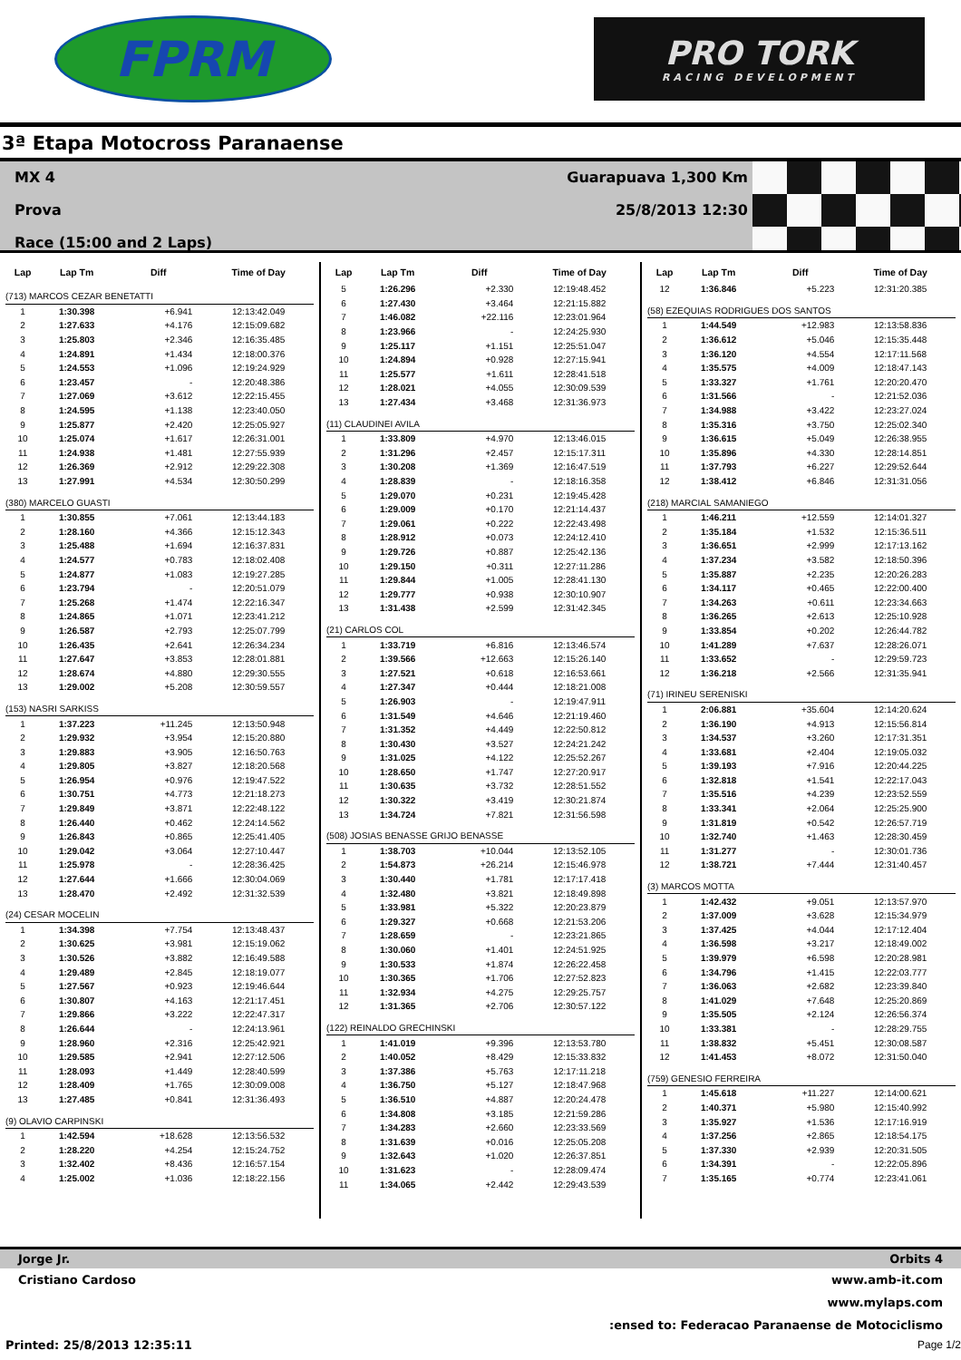FPRM
PRO TORK
RACING DEVELOPMENT
3ª Etapa Motocross Paranaense
MX 4
Prova
Race (15:00 and 2 Laps)
Guarapuava 1,300 Km
25/8/2013 12:30
| Lap | Lap Tm | Diff | Time of Day |
| --- | --- | --- | --- |
| (713) MARCOS CEZAR BENETATTI | | | |
| 1 | 1:30.398 | +6.941 | 12:13:42.049 |
| 2 | 1:27.633 | +4.176 | 12:15:09.682 |
| 3 | 1:25.803 | +2.346 | 12:16:35.485 |
| 4 | 1:24.891 | +1.434 | 12:18:00.376 |
| 5 | 1:24.553 | +1.096 | 12:19:24.929 |
| 6 | 1:23.457 | - | 12:20:48.386 |
| 7 | 1:27.069 | +3.612 | 12:22:15.455 |
| 8 | 1:24.595 | +1.138 | 12:23:40.050 |
| 9 | 1:25.877 | +2.420 | 12:25:05.927 |
| 10 | 1:25.074 | +1.617 | 12:26:31.001 |
| 11 | 1:24.938 | +1.481 | 12:27:55.939 |
| 12 | 1:26.369 | +2.912 | 12:29:22.308 |
| 13 | 1:27.991 | +4.534 | 12:30:50.299 |
| (380) MARCELO GUASTI | | | |
| 1 | 1:30.855 | +7.061 | 12:13:44.183 |
| 2 | 1:28.160 | +4.366 | 12:15:12.343 |
| 3 | 1:25.488 | +1.694 | 12:16:37.831 |
| 4 | 1:24.577 | +0.783 | 12:18:02.408 |
| 5 | 1:24.877 | +1.083 | 12:19:27.285 |
| 6 | 1:23.794 | - | 12:20:51.079 |
| 7 | 1:25.268 | +1.474 | 12:22:16.347 |
| 8 | 1:24.865 | +1.071 | 12:23:41.212 |
| 9 | 1:26.587 | +2.793 | 12:25:07.799 |
| 10 | 1:26.435 | +2.641 | 12:26:34.234 |
| 11 | 1:27.647 | +3.853 | 12:28:01.881 |
| 12 | 1:28.674 | +4.880 | 12:29:30.555 |
| 13 | 1:29.002 | +5.208 | 12:30:59.557 |
| (153) NASRI SARKISS | | | |
| 1 | 1:37.223 | +11.245 | 12:13:50.948 |
| 2 | 1:29.932 | +3.954 | 12:15:20.880 |
| 3 | 1:29.883 | +3.905 | 12:16:50.763 |
| 4 | 1:29.805 | +3.827 | 12:18:20.568 |
| 5 | 1:26.954 | +0.976 | 12:19:47.522 |
| 6 | 1:30.751 | +4.773 | 12:21:18.273 |
| 7 | 1:29.849 | +3.871 | 12:22:48.122 |
| 8 | 1:26.440 | +0.462 | 12:24:14.562 |
| 9 | 1:26.843 | +0.865 | 12:25:41.405 |
| 10 | 1:29.042 | +3.064 | 12:27:10.447 |
| 11 | 1:25.978 | - | 12:28:36.425 |
| 12 | 1:27.644 | +1.666 | 12:30:04.069 |
| 13 | 1:28.470 | +2.492 | 12:31:32.539 |
| (24) CESAR MOCELIN | | | |
| 1 | 1:34.398 | +7.754 | 12:13:48.437 |
| 2 | 1:30.625 | +3.981 | 12:15:19.062 |
| 3 | 1:30.526 | +3.882 | 12:16:49.588 |
| 4 | 1:29.489 | +2.845 | 12:18:19.077 |
| 5 | 1:27.567 | +0.923 | 12:19:46.644 |
| 6 | 1:30.807 | +4.163 | 12:21:17.451 |
| 7 | 1:29.866 | +3.222 | 12:22:47.317 |
| 8 | 1:26.644 | - | 12:24:13.961 |
| 9 | 1:28.960 | +2.316 | 12:25:42.921 |
| 10 | 1:29.585 | +2.941 | 12:27:12.506 |
| 11 | 1:28.093 | +1.449 | 12:28:40.599 |
| 12 | 1:28.409 | +1.765 | 12:30:09.008 |
| 13 | 1:27.485 | +0.841 | 12:31:36.493 |
| (9) OLAVIO CARPINSKI | | | |
| 1 | 1:42.594 | +18.628 | 12:13:56.532 |
| 2 | 1:28.220 | +4.254 | 12:15:24.752 |
| 3 | 1:32.402 | +8.436 | 12:16:57.154 |
| 4 | 1:25.002 | +1.036 | 12:18:22.156 |
| Lap | Lap Tm | Diff | Time of Day |
| --- | --- | --- | --- |
| 5 | 1:26.296 | +2.330 | 12:19:48.452 |
| 6 | 1:27.430 | +3.464 | 12:21:15.882 |
| 7 | 1:46.082 | +22.116 | 12:23:01.964 |
| 8 | 1:23.966 | - | 12:24:25.930 |
| 9 | 1:25.117 | +1.151 | 12:25:51.047 |
| 10 | 1:24.894 | +0.928 | 12:27:15.941 |
| 11 | 1:25.577 | +1.611 | 12:28:41.518 |
| 12 | 1:28.021 | +4.055 | 12:30:09.539 |
| 13 | 1:27.434 | +3.468 | 12:31:36.973 |
| (11) CLAUDINEI AVILA | | | |
| 1 | 1:33.809 | +4.970 | 12:13:46.015 |
| 2 | 1:31.296 | +2.457 | 12:15:17.311 |
| 3 | 1:30.208 | +1.369 | 12:16:47.519 |
| 4 | 1:28.839 | - | 12:18:16.358 |
| 5 | 1:29.070 | +0.231 | 12:19:45.428 |
| 6 | 1:29.009 | +0.170 | 12:21:14.437 |
| 7 | 1:29.061 | +0.222 | 12:22:43.498 |
| 8 | 1:28.912 | +0.073 | 12:24:12.410 |
| 9 | 1:29.726 | +0.887 | 12:25:42.136 |
| 10 | 1:29.150 | +0.311 | 12:27:11.286 |
| 11 | 1:29.844 | +1.005 | 12:28:41.130 |
| 12 | 1:29.777 | +0.938 | 12:30:10.907 |
| 13 | 1:31.438 | +2.599 | 12:31:42.345 |
| (21) CARLOS COL | | | |
| 1 | 1:33.719 | +6.816 | 12:13:46.574 |
| 2 | 1:39.566 | +12.663 | 12:15:26.140 |
| 3 | 1:27.521 | +0.618 | 12:16:53.661 |
| 4 | 1:27.347 | +0.444 | 12:18:21.008 |
| 5 | 1:26.903 | - | 12:19:47.911 |
| 6 | 1:31.549 | +4.646 | 12:21:19.460 |
| 7 | 1:31.352 | +4.449 | 12:22:50.812 |
| 8 | 1:30.430 | +3.527 | 12:24:21.242 |
| 9 | 1:31.025 | +4.122 | 12:25:52.267 |
| 10 | 1:28.650 | +1.747 | 12:27:20.917 |
| 11 | 1:30.635 | +3.732 | 12:28:51.552 |
| 12 | 1:30.322 | +3.419 | 12:30:21.874 |
| 13 | 1:34.724 | +7.821 | 12:31:56.598 |
| (508) JOSIAS BENASSE GRIJO BENASSE | | | |
| 1 | 1:38.703 | +10.044 | 12:13:52.105 |
| 2 | 1:54.873 | +26.214 | 12:15:46.978 |
| 3 | 1:30.440 | +1.781 | 12:17:17.418 |
| 4 | 1:32.480 | +3.821 | 12:18:49.898 |
| 5 | 1:33.981 | +5.322 | 12:20:23.879 |
| 6 | 1:29.327 | +0.668 | 12:21:53.206 |
| 7 | 1:28.659 | - | 12:23:21.865 |
| 8 | 1:30.060 | +1.401 | 12:24:51.925 |
| 9 | 1:30.533 | +1.874 | 12:26:22.458 |
| 10 | 1:30.365 | +1.706 | 12:27:52.823 |
| 11 | 1:32.934 | +4.275 | 12:29:25.757 |
| 12 | 1:31.365 | +2.706 | 12:30:57.122 |
| (122) REINALDO GRECHINSKI | | | |
| 1 | 1:41.019 | +9.396 | 12:13:53.780 |
| 2 | 1:40.052 | +8.429 | 12:15:33.832 |
| 3 | 1:37.386 | +5.763 | 12:17:11.218 |
| 4 | 1:36.750 | +5.127 | 12:18:47.968 |
| 5 | 1:36.510 | +4.887 | 12:20:24.478 |
| 6 | 1:34.808 | +3.185 | 12:21:59.286 |
| 7 | 1:34.283 | +2.660 | 12:23:33.569 |
| 8 | 1:31.639 | +0.016 | 12:25:05.208 |
| 9 | 1:32.643 | +1.020 | 12:26:37.851 |
| 10 | 1:31.623 | - | 12:28:09.474 |
| 11 | 1:34.065 | +2.442 | 12:29:43.539 |
| Lap | Lap Tm | Diff | Time of Day |
| --- | --- | --- | --- |
| 12 | 1:36.846 | +5.223 | 12:31:20.385 |
| (58) EZEQUIAS RODRIGUES DOS SANTOS | | | |
| 1 | 1:44.549 | +12.983 | 12:13:58.836 |
| 2 | 1:36.612 | +5.046 | 12:15:35.448 |
| 3 | 1:36.120 | +4.554 | 12:17:11.568 |
| 4 | 1:35.575 | +4.009 | 12:18:47.143 |
| 5 | 1:33.327 | +1.761 | 12:20:20.470 |
| 6 | 1:31.566 | - | 12:21:52.036 |
| 7 | 1:34.988 | +3.422 | 12:23:27.024 |
| 8 | 1:35.316 | +3.750 | 12:25:02.340 |
| 9 | 1:36.615 | +5.049 | 12:26:38.955 |
| 10 | 1:35.896 | +4.330 | 12:28:14.851 |
| 11 | 1:37.793 | +6.227 | 12:29:52.644 |
| 12 | 1:38.412 | +6.846 | 12:31:31.056 |
| (218) MARCIAL SAMANIEGO | | | |
| 1 | 1:46.211 | +12.559 | 12:14:01.327 |
| 2 | 1:35.184 | +1.532 | 12:15:36.511 |
| 3 | 1:36.651 | +2.999 | 12:17:13.162 |
| 4 | 1:37.234 | +3.582 | 12:18:50.396 |
| 5 | 1:35.887 | +2.235 | 12:20:26.283 |
| 6 | 1:34.117 | +0.465 | 12:22:00.400 |
| 7 | 1:34.263 | +0.611 | 12:23:34.663 |
| 8 | 1:36.265 | +2.613 | 12:25:10.928 |
| 9 | 1:33.854 | +0.202 | 12:26:44.782 |
| 10 | 1:41.289 | +7.637 | 12:28:26.071 |
| 11 | 1:33.652 | - | 12:29:59.723 |
| 12 | 1:36.218 | +2.566 | 12:31:35.941 |
| (71) IRINEU SERENISKI | | | |
| 1 | 2:06.881 | +35.604 | 12:14:20.624 |
| 2 | 1:36.190 | +4.913 | 12:15:56.814 |
| 3 | 1:34.537 | +3.260 | 12:17:31.351 |
| 4 | 1:33.681 | +2.404 | 12:19:05.032 |
| 5 | 1:39.193 | +7.916 | 12:20:44.225 |
| 6 | 1:32.818 | +1.541 | 12:22:17.043 |
| 7 | 1:35.516 | +4.239 | 12:23:52.559 |
| 8 | 1:33.341 | +2.064 | 12:25:25.900 |
| 9 | 1:31.819 | +0.542 | 12:26:57.719 |
| 10 | 1:32.740 | +1.463 | 12:28:30.459 |
| 11 | 1:31.277 | - | 12:30:01.736 |
| 12 | 1:38.721 | +7.444 | 12:31:40.457 |
| (3) MARCOS MOTTA | | | |
| 1 | 1:42.432 | +9.051 | 12:13:57.970 |
| 2 | 1:37.009 | +3.628 | 12:15:34.979 |
| 3 | 1:37.425 | +4.044 | 12:17:12.404 |
| 4 | 1:36.598 | +3.217 | 12:18:49.002 |
| 5 | 1:39.979 | +6.598 | 12:20:28.981 |
| 6 | 1:34.796 | +1.415 | 12:22:03.777 |
| 7 | 1:36.063 | +2.682 | 12:23:39.840 |
| 8 | 1:41.029 | +7.648 | 12:25:20.869 |
| 9 | 1:35.505 | +2.124 | 12:26:56.374 |
| 10 | 1:33.381 | - | 12:28:29.755 |
| 11 | 1:38.832 | +5.451 | 12:30:08.587 |
| 12 | 1:41.453 | +8.072 | 12:31:50.040 |
| (759) GENESIO FERREIRA | | | |
| 1 | 1:45.618 | +11.227 | 12:14:00.621 |
| 2 | 1:40.371 | +5.980 | 12:15:40.992 |
| 3 | 1:35.927 | +1.536 | 12:17:16.919 |
| 4 | 1:37.256 | +2.865 | 12:18:54.175 |
| 5 | 1:37.330 | +2.939 | 12:20:31.505 |
| 6 | 1:34.391 | - | 12:22:05.896 |
| 7 | 1:35.165 | +0.774 | 12:23:41.061 |
Jorge Jr. Orbits 4
Cristiano Cardoso www.amb-it.com
www.mylaps.com
:ensed to: Federacao Paranaense de Motociclismo
Printed: 25/8/2013 12:35:11 Page 1/2